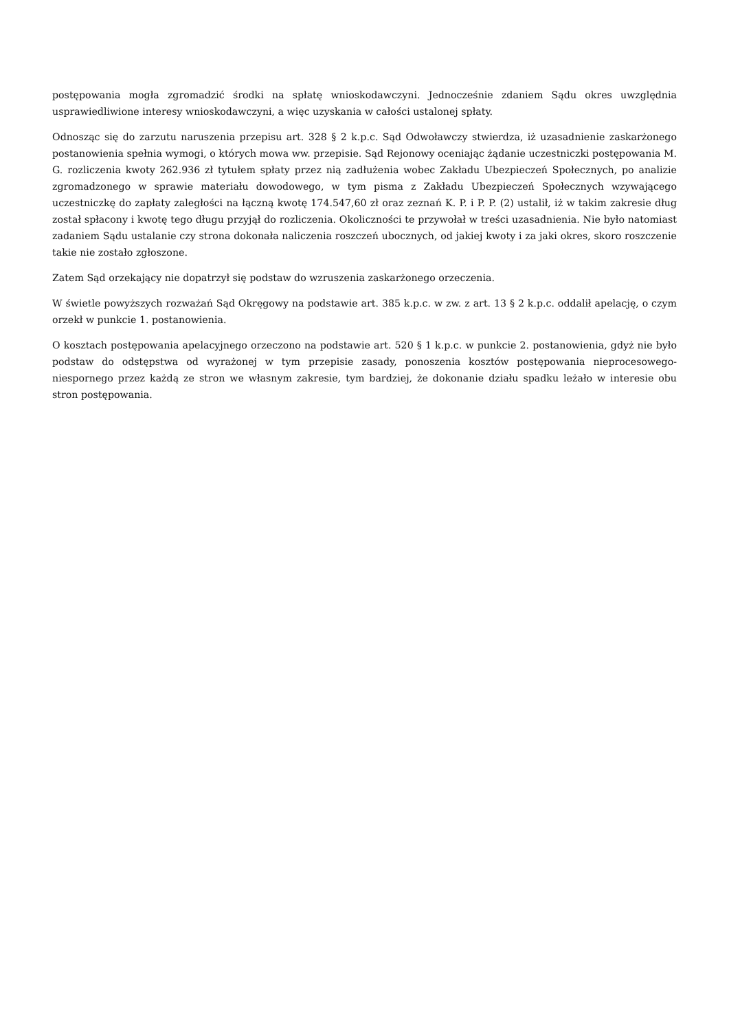postępowania mogła zgromadzić środki na spłatę wnioskodawczyni. Jednocześnie zdaniem Sądu okres uwzględnia usprawiedliwione interesy wnioskodawczyni, a więc uzyskania w całości ustalonej spłaty.
Odnosząc się do zarzutu naruszenia przepisu art. 328 § 2 k.p.c. Sąd Odwoławczy stwierdza, iż uzasadnienie zaskarżonego postanowienia spełnia wymogi, o których mowa ww. przepisie. Sąd Rejonowy oceniając żądanie uczestniczki postępowania M. G. rozliczenia kwoty 262.936 zł tytułem spłaty przez nią zadłużenia wobec Zakładu Ubezpieczeń Społecznych, po analizie zgromadzonego w sprawie materiału dowodowego, w tym pisma z Zakładu Ubezpieczeń Społecznych wzywającego uczestniczkę do zapłaty zaległości na łączną kwotę 174.547,60 zł oraz zeznań K. P. i P. P. (2) ustalił, iż w takim zakresie dług został spłacony i kwotę tego długu przyjął do rozliczenia. Okoliczności te przywołał w treści uzasadnienia. Nie było natomiast zadaniem Sądu ustalanie czy strona dokonała naliczenia roszczeń ubocznych, od jakiej kwoty i za jaki okres, skoro roszczenie takie nie zostało zgłoszone.
Zatem Sąd orzekający nie dopatrzył się podstaw do wzruszenia zaskarżonego orzeczenia.
W świetle powyższych rozważań Sąd Okręgowy na podstawie art. 385 k.p.c. w zw. z art. 13 § 2 k.p.c. oddalił apelację, o czym orzekł w punkcie 1. postanowienia.
O kosztach postępowania apelacyjnego orzeczono na podstawie art. 520 § 1 k.p.c. w punkcie 2. postanowienia, gdyż nie było podstaw do odstępstwa od wyrażonej w tym przepisie zasady, ponoszenia kosztów postępowania nieprocesowego- niespornego przez każdą ze stron we własnym zakresie, tym bardziej, że dokonanie działu spadku leżało w interesie obu stron postępowania.